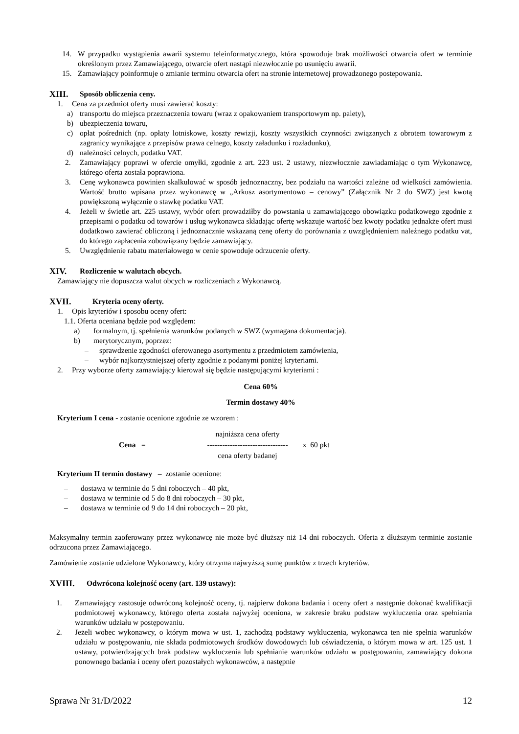14. W przypadku wystąpienia awarii systemu teleinformatycznego, która spowoduje brak możliwości otwarcia ofert w terminie określonym przez Zamawiającego, otwarcie ofert nastąpi niezwłocznie po usunięciu awarii.
15. Zamawiający poinformuje o zmianie terminu otwarcia ofert na stronie internetowej prowadzonego postepowania.
XIII. Sposób obliczenia ceny.
1. Cena za przedmiot oferty musi zawierać koszty:
a) transportu do miejsca przeznaczenia towaru (wraz z opakowaniem transportowym np. palety),
b) ubezpieczenia towaru,
c) opłat pośrednich (np. opłaty lotniskowe, koszty rewizji, koszty wszystkich czynności związanych z obrotem towarowym z zagranicy wynikające z przepisów prawa celnego, koszty załadunku i rozładunku),
d) należności celnych, podatku VAT.
2. Zamawiający poprawi w ofercie omyłki, zgodnie z art. 223 ust. 2 ustawy, niezwłocznie zawiadamiając o tym Wykonawcę, którego oferta została poprawiona.
3. Cenę wykonawca powinien skalkulować w sposób jednoznaczny, bez podziału na wartości zależne od wielkości zamówienia. Wartość brutto wpisana przez wykonawcę w „Arkusz asortymentowo – cenowy” (Załącznik Nr 2 do SWZ) jest kwotą powiększoną wyłącznie o stawkę podatku VAT.
4. Jeżeli w świetle art. 225 ustawy, wybór ofert prowadziłby do powstania u zamawiającego obowiązku podatkowego zgodnie z przepisami o podatku od towarów i usług wykonawca składając ofertę wskazuje wartość bez kwoty podatku jednakże ofert musi dodatkowo zawierać obliczoną i jednoznacznie wskazaną cenę oferty do porównania z uwzględnieniem należnego podatku vat, do którego zapłacenia zobowiązany będzie zamawiający.
5. Uwzględnienie rabatu materiałowego w cenie spowoduje odrzucenie oferty.
XIV. Rozliczenie w walutach obcych.
Zamawiający nie dopuszcza walut obcych w rozliczeniach z Wykonawcą.
XVII. Kryteria oceny oferty.
1. Opis kryteriów i sposobu oceny ofert:
1.1. Oferta oceniana będzie pod względem:
a) formalnym, tj. spełnienia warunków podanych w SWZ (wymagana dokumentacja).
b) merytorycznym, poprzez:
– sprawdzenie zgodności oferowanego asortymentu z przedmiotem zamówienia,
– wybór najkorzystniejszej oferty zgodnie z podanymi poniżej kryteriami.
2. Przy wyborze oferty zamawiający kierował się będzie następującymi kryteriami :
Cena 60%
Termin dostawy 40%
Kryterium I cena - zostanie ocenione zgodnie ze wzorem :
Cena = najniższa cena oferty
--------------------------------
cena oferty badanej x 60 pkt
Kryterium II termin dostawy – zostanie ocenione:
– dostawa w terminie do 5 dni roboczych – 40 pkt,
– dostawa w terminie od 5 do 8 dni roboczych – 30 pkt,
– dostawa w terminie od 9 do 14 dni roboczych – 20 pkt,
Maksymalny termin zaoferowany przez wykonawcę nie może być dłuższy niż 14 dni roboczych. Oferta z dłuższym terminie zostanie odrzucona przez Zamawiającego.
Zamówienie zostanie udzielone Wykonawcy, który otrzyma najwyższą sumę punktów z trzech kryteriów.
XVIII. Odwrócona kolejność oceny (art. 139 ustawy):
1. Zamawiający zastosuje odwróconą kolejność oceny, tj. najpierw dokona badania i oceny ofert a następnie dokonać kwalifikacji podmiotowej wykonawcy, którego oferta została najwyżej oceniona, w zakresie braku podstaw wykluczenia oraz spełniania warunków udziału w postępowaniu.
2. Jeżeli wobec wykonawcy, o którym mowa w ust. 1, zachodzą podstawy wykluczenia, wykonawca ten nie spełnia warunków udziału w postępowaniu, nie składa podmiotowych środków dowodowych lub oświadczenia, o którym mowa w art. 125 ust. 1 ustawy, potwierdzających brak podstaw wykluczenia lub spełnianie warunków udziału w postępowaniu, zamawiający dokona ponownego badania i oceny ofert pozostałych wykonawców, a następnie
Sprawa Nr 31/D/2022 12